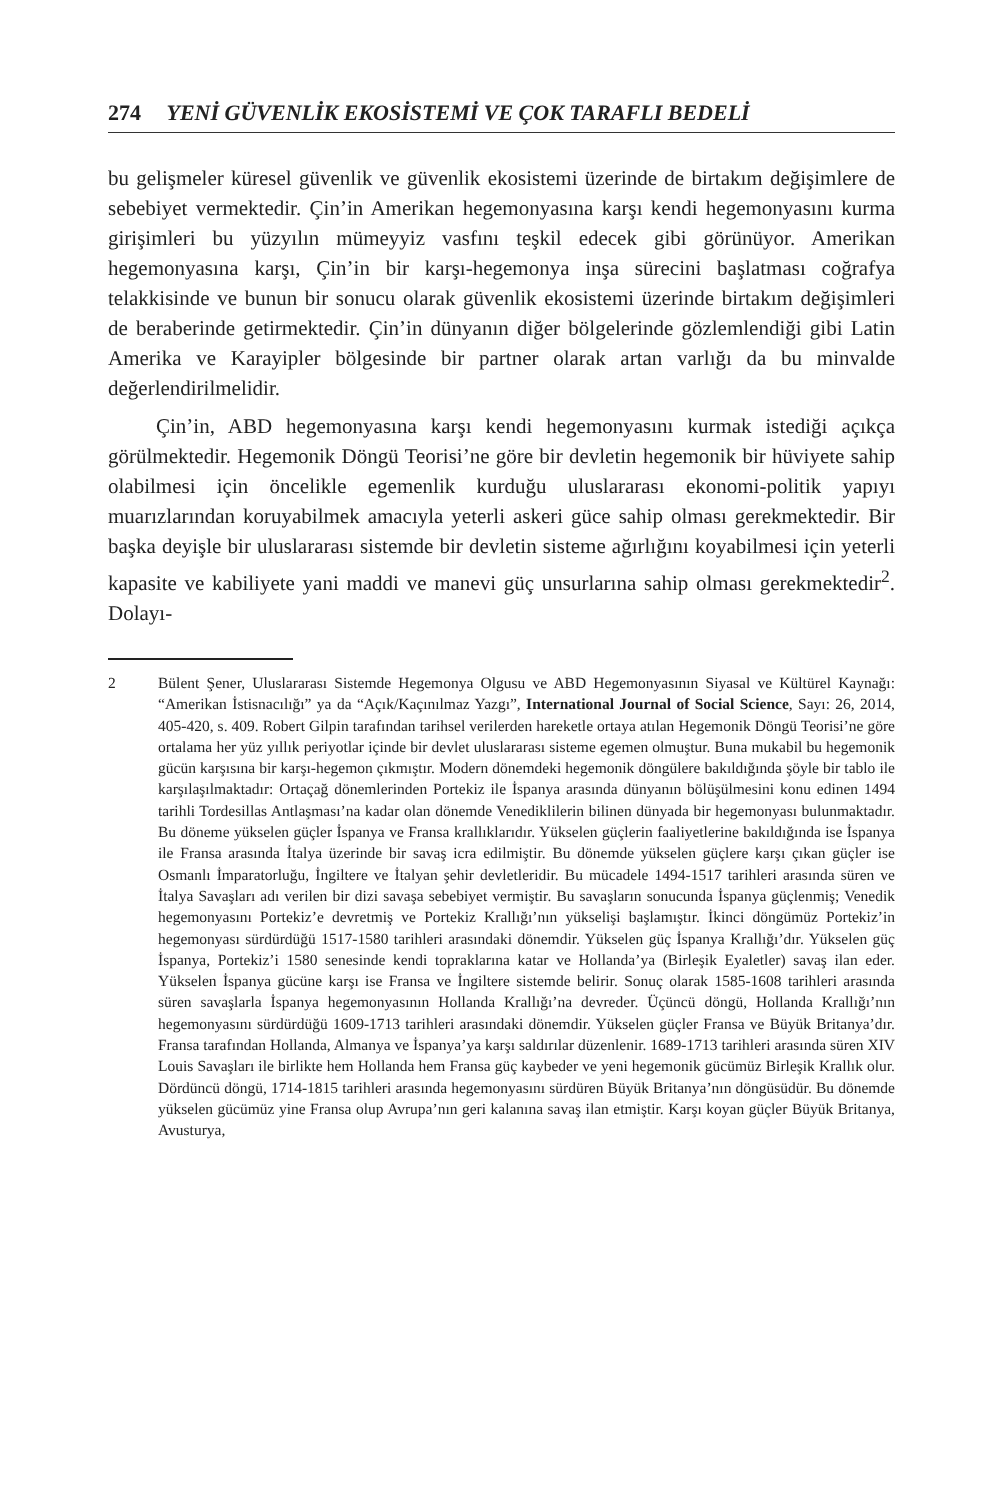274 YENİ GÜVENLİK EKOSİSTEMİ VE ÇOK TARAFLI BEDELİ
bu gelişmeler küresel güvenlik ve güvenlik ekosistemi üzerinde de birtakım değişimlere de sebebiyet vermektedir. Çin’in Amerikan hegemonyasına karşı kendi hegemonyasını kurma girişimleri bu yüzyılın mümeyyiz vasfını teşkil edecek gibi görünüyor. Amerikan hegemonyasına karşı, Çin’in bir karşı-hegemonya inşa sürecini başlatması coğrafya telakkisinde ve bunun bir sonucu olarak güvenlik ekosistemi üzerinde birtakım değişimleri de beraberinde getirmektedir. Çin’in dünyanın diğer bölgelerinde gözlemlendiği gibi Latin Amerika ve Karayipler bölgesinde bir partner olarak artan varlığı da bu minvalde değerlendirilmelidir.
Çin’in, ABD hegemonyasına karşı kendi hegemonyasını kurmak istediği açıkça görülmektedir. Hegemonik Döngü Teorisi’ne göre bir devletin hegemonik bir hüviyete sahip olabilmesi için öncelikle egemenlik kurduğu uluslararası ekonomi-politik yapıyı muarızlarından koruyabilmek amacıyla yeterli askeri güce sahip olması gerekmektedir. Bir başka deyişle bir uluslararası sistemde bir devletin sisteme ağırlığını koyabilmesi için yeterli kapasite ve kabiliyete yani maddi ve manevi güç unsurlarına sahip olması gerekmektedir<sup>2</sup>. Dolayı-
2 Bülent Şener, Uluslararası Sistemde Hegemonya Olgusu ve ABD Hegemonyasının Siyasal ve Kültürel Kaynağı: “Amerikan İstisnacılığı” ya da “Açık/Kaçınılmaz Yazgı”, International Journal of Social Science, Sayı: 26, 2014, 405-420, s. 409. Robert Gilpin tarafından tarihsel verilerden hareketle ortaya atılan Hegemonik Döngü Teorisi’ne göre ortalama her yüz yıllık periyotlar içinde bir devlet uluslararası sisteme egemen olmuştur. Buna mukabil bu hegemonik gücün karşısına bir karşı-hegemon çıkmıştır. Modern dönemdeki hegemonik döngülere bakıldığında şöyle bir tablo ile karşılaşılmaktadır: Ortaçağ dönemlerinden Portekiz ile İspanya arasında dünyanın bölüşülmesini konu edinen 1494 tarihli Tordesillas Antlaşması’na kadar olan dönemde Venediklilerin bilinen dünyada bir hegemonyası bulunmaktadır. Bu döneme yükselen güçler İspanya ve Fransa krallıklarıdır. Yükselen güçlerin faaliyetlerine bakıldığında ise İspanya ile Fransa arasında İtalya üzerinde bir savaş icra edilmiştir. Bu dönemde yükselen güçlere karşı çıkan güçler ise Osmanlı İmparatorluğu, İngiltere ve İtalyan şehir devletleridir. Bu mücadele 1494-1517 tarihleri arasında süren ve İtalya Savaşları adı verilen bir dizi savaşa sebebiyet vermiştir. Bu savaşların sonucunda İspanya güçlenmiş; Venedik hegemonyasını Portekiz’e devretmiş ve Portekiz Krallığı’nın yükselişi başlamıştır. İkinci döngümüz Portekiz’in hegemonyası sürdürdüğü 1517-1580 tarihleri arasındaki dönemdir. Yükselen güç İspanya Krallığı’dır. Yükselen güç İspanya, Portekiz’i 1580 senesinde kendi topraklarına katar ve Hollanda’ya (Birleşik Eyaletler) savaş ilan eder. Yükselen İspanya gücüne karşı ise Fransa ve İngiltere sistemde belirir. Sonuç olarak 1585-1608 tarihleri arasında süren savaşlarla İspanya hegemonyasının Hollanda Krallığı’na devreder. Üçüncü döngü, Hollanda Krallığı’nın hegemonyasını sürdürdüğü 1609-1713 tarihleri arasındaki dönemdir. Yükselen güçler Fransa ve Büyük Britanya’dır. Fransa tarafından Hollanda, Almanya ve İspanya’ya karşı saldırılar düzenlenir. 1689-1713 tarihleri arasında süren XIV Louis Savaşları ile birlikte hem Hollanda hem Fransa güç kaybeder ve yeni hegemonik gücümüz Birleşik Krallık olur. Dördüncü döngü, 1714-1815 tarihleri arasında hegemonyasını sürdüren Büyük Britanya’nın döngüsüdür. Bu dönemde yükselen gücümüz yine Fransa olup Avrupa’nın geri kalanına savaş ilan etmiştir. Karşı koyan güçler Büyük Britanya, Avusturya,